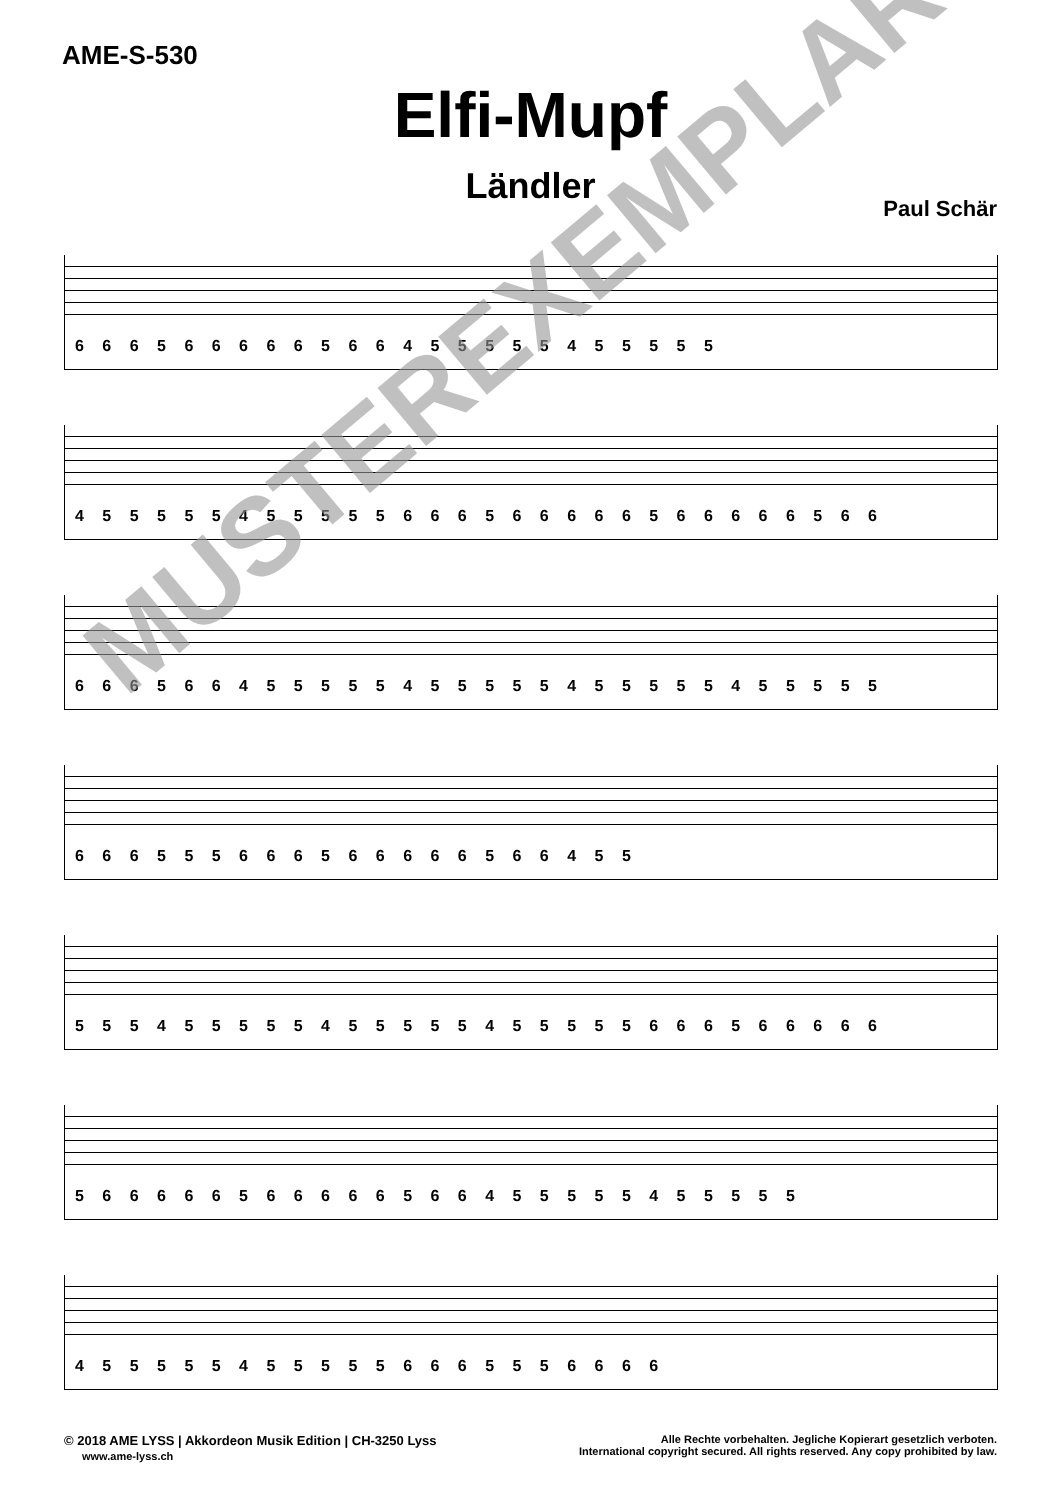AME-S-530
Elfi-Mupf
Ländler
Paul Schär
6 6 6 5 6 6 6 6 6 5 6 6 4 5 5 5 5 5 4 5 5 5 5 5
4 5 5 5 5 5 4 5 5 5 5 5 6 6 6 5 6 6 6 6 6 5 6 6 6 6 6 5 6 6
6 6 6 5 6 6 4 5 5 5 5 5 4 5 5 5 5 5 4 5 5 5 5 5 4 5 5 5 5 5
6 6 6 5 5 5 6 6 6 5 6 6 6 6 6 5 6 6 4 5 5
5 5 5 4 5 5 5 5 5 4 5 5 5 5 5 4 5 5 5 5 5 6 6 6 5 6 6 6 6 6
5 6 6 6 6 6 5 6 6 6 6 6 5 6 6 4 5 5 5 5 5 4 5 5 5 5 5
4 5 5 5 5 5 4 5 5 5 5 5 6 6 6 5 5 5 6 6 6 6
© 2018 AME LYSS | Akkordeon Musik Edition | CH-3250 Lyss
www.ame-lyss.ch
Alle Rechte vorbehalten. Jegliche Kopierart gesetzlich verboten.
International copyright secured. All rights reserved. Any copy prohibited by law.
MUSTEREXEMPLAR